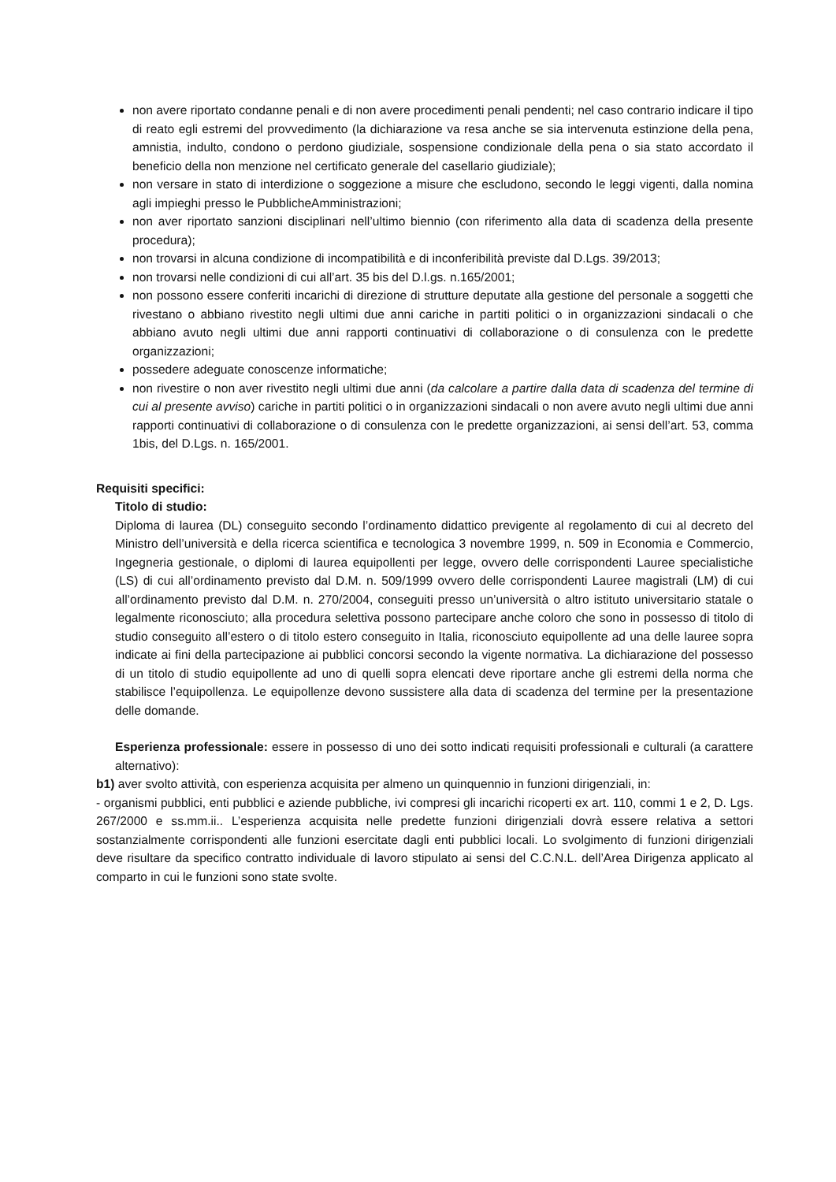non avere riportato condanne penali e di non avere procedimenti penali pendenti; nel caso contrario indicare il tipo di reato egli estremi del provvedimento (la dichiarazione va resa anche se sia intervenuta estinzione della pena, amnistia, indulto, condono o perdono giudiziale, sospensione condizionale della pena o sia stato accordato il beneficio della non menzione nel certificato generale del casellario giudiziale);
non versare in stato di interdizione o soggezione a misure che escludono, secondo le leggi vigenti, dalla nomina agli impieghi presso le PubblicheAmministrazioni;
non aver riportato sanzioni disciplinari nell’ultimo biennio (con riferimento alla data di scadenza della presente procedura);
non trovarsi in alcuna condizione di incompatibilità e di inconferibilità previste dal D.Lgs. 39/2013;
non trovarsi nelle condizioni di cui all’art. 35 bis del D.l.gs. n.165/2001;
non possono essere conferiti incarichi di direzione di strutture deputate alla gestione del personale a soggetti che rivestano o abbiano rivestito negli ultimi due anni cariche in partiti politici o in organizzazioni sindacali o che abbiano avuto negli ultimi due anni rapporti continuativi di collaborazione o di consulenza con le predette organizzazioni;
possedere adeguate conoscenze informatiche;
non rivestire o non aver rivestito negli ultimi due anni (da calcolare a partire dalla data di scadenza del termine di cui al presente avviso) cariche in partiti politici o in organizzazioni sindacali o non avere avuto negli ultimi due anni rapporti continuativi di collaborazione o di consulenza con le predette organizzazioni, ai sensi dell’art. 53, comma 1bis, del D.Lgs. n. 165/2001.
Requisiti specifici:
Titolo di studio:
Diploma di laurea (DL) conseguito secondo l’ordinamento didattico previgente al regolamento di cui al decreto del Ministro dell’università e della ricerca scientifica e tecnologica 3 novembre 1999, n. 509 in Economia e Commercio, Ingegneria gestionale, o diplomi di laurea equipollenti per legge, ovvero delle corrispondenti Lauree specialistiche (LS) di cui all’ordinamento previsto dal D.M. n. 509/1999 ovvero delle corrispondenti Lauree magistrali (LM) di cui all’ordinamento previsto dal D.M. n. 270/2004, conseguiti presso un’università o altro istituto universitario statale o legalmente riconosciuto; alla procedura selettiva possono partecipare anche coloro che sono in possesso di titolo di studio conseguito all’estero o di titolo estero conseguito in Italia, riconosciuto equipollente ad una delle lauree sopra indicate ai fini della partecipazione ai pubblici concorsi secondo la vigente normativa. La dichiarazione del possesso di un titolo di studio equipollente ad uno di quelli sopra elencati deve riportare anche gli estremi della norma che stabilisce l’equipollenza. Le equipollenze devono sussistere alla data di scadenza del termine per la presentazione delle domande.
Esperienza professionale: essere in possesso di uno dei sotto indicati requisiti professionali e culturali (a carattere alternativo):
b1) aver svolto attività, con esperienza acquisita per almeno un quinquennio in funzioni dirigenziali, in:
- organismi pubblici, enti pubblici e aziende pubbliche, ivi compresi gli incarichi ricoperti ex art. 110, commi 1 e 2, D. Lgs. 267/2000 e ss.mm.ii.. L’esperienza acquisita nelle predette funzioni dirigenziali dovrà essere relativa a settori sostanzialmente corrispondenti alle funzioni esercitate dagli enti pubblici locali. Lo svolgimento di funzioni dirigenziali deve risultare da specifico contratto individuale di lavoro stipulato ai sensi del C.C.N.L. dell’Area Dirigenza applicato al comparto in cui le funzioni sono state svolte.